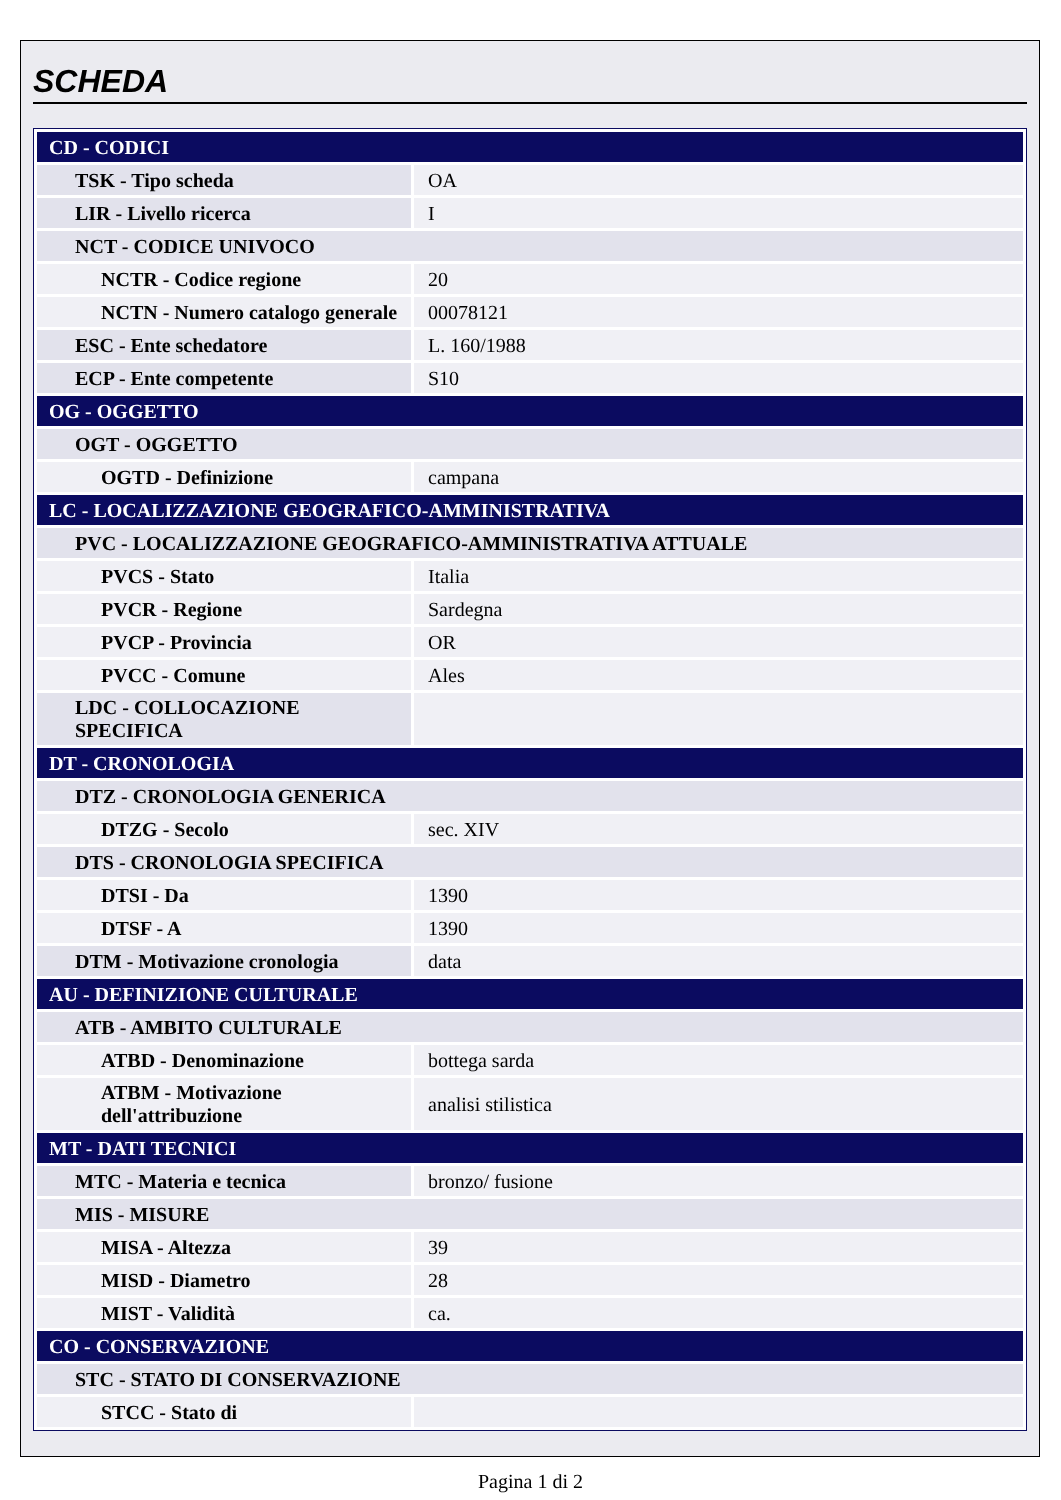SCHEDA
| CD - CODICI | |
| TSK - Tipo scheda | OA |
| LIR - Livello ricerca | I |
| NCT - CODICE UNIVOCO | |
| NCTR - Codice regione | 20 |
| NCTN - Numero catalogo generale | 00078121 |
| ESC - Ente schedatore | L. 160/1988 |
| ECP - Ente competente | S10 |
| OG - OGGETTO | |
| OGT - OGGETTO | |
| OGTD - Definizione | campana |
| LC - LOCALIZZAZIONE GEOGRAFICO-AMMINISTRATIVA | |
| PVC - LOCALIZZAZIONE GEOGRAFICO-AMMINISTRATIVA ATTUALE | |
| PVCS - Stato | Italia |
| PVCR - Regione | Sardegna |
| PVCP - Provincia | OR |
| PVCC - Comune | Ales |
| LDC - COLLOCAZIONE SPECIFICA | |
| DT - CRONOLOGIA | |
| DTZ - CRONOLOGIA GENERICA | |
| DTZG - Secolo | sec. XIV |
| DTS - CRONOLOGIA SPECIFICA | |
| DTSI - Da | 1390 |
| DTSF - A | 1390 |
| DTM - Motivazione cronologia | data |
| AU - DEFINIZIONE CULTURALE | |
| ATB - AMBITO CULTURALE | |
| ATBD - Denominazione | bottega sarda |
| ATBM - Motivazione dell'attribuzione | analisi stilistica |
| MT - DATI TECNICI | |
| MTC - Materia e tecnica | bronzo/ fusione |
| MIS - MISURE | |
| MISA - Altezza | 39 |
| MISD - Diametro | 28 |
| MIST - Validità | ca. |
| CO - CONSERVAZIONE | |
| STC - STATO DI CONSERVAZIONE | |
| STCC - Stato di | |
Pagina 1 di 2